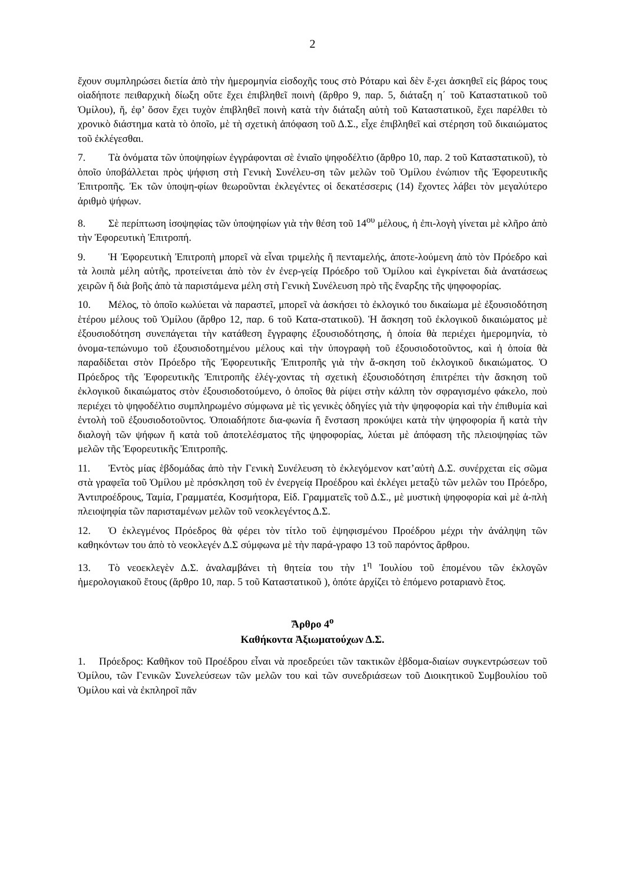2
ἔχουν συμπληρώσει διετία ἀπὸ τὴν ἡμερομηνία εἰσδοχῆς τους στὸ Ρόταρυ καὶ δὲν ἔ-χει ἀσκηθεῖ εἰς βάρος τους οἱαδήποτε πειθαρχικὴ δίωξη οὔτε ἔχει ἐπιβληθεῖ ποινὴ (ἄρθρο 9, παρ. 5, διάταξη η΄ τοῦ Καταστατικοῦ τοῦ Ὁμίλου), ἤ, ἐφ’ ὅσον ἔχει τυχὸν ἐπιβληθεῖ ποινὴ κατὰ τὴν διάταξη αὐτὴ τοῦ Καταστατικοῦ, ἔχει παρέλθει τὸ χρονικὸ διάστημα κατὰ τὸ ὁποῖο, μὲ τὴ σχετικὴ ἀπόφαση τοῦ Δ.Σ., εἶχε ἐπιβληθεῖ καὶ στέρηση τοῦ δικαιώματος τοῦ ἐκλέγεσθαι.
7. Τὰ ὀνόματα τῶν ὑποψηφίων ἐγγράφονται σὲ ἑνιαῖο ψηφοδέλτιο (ἄρθρο 10, παρ. 2 τοῦ Καταστατικοῦ), τὸ ὁποῖο ὑποβάλλεται πρὸς ψήφιση στὴ Γενικὴ Συνέλευ-ση τῶν μελῶν τοῦ Ὁμίλου ἐνώπιον τῆς Ἐφορευτικῆς Ἐπιτροπῆς. Ἐκ τῶν ὑποψη-φίων θεωροῦνται ἐκλεγέντες οἱ δεκατέσσερις (14) ἔχοντες λάβει τὸν μεγαλύτερο ἀριθμὸ ψήφων.
8. Σὲ περίπτωση ἰσοψηφίας τῶν ὑποψηφίων γιὰ τὴν θέση τοῦ 14<sup>ου</sup> μέλους, ἡ ἐπι-λογὴ γίνεται μὲ κλῆρο ἀπὸ τὴν Ἐφορευτικὴ Ἐπιτροπή.
9. Ἡ Ἐφορευτικὴ Ἐπιτροπὴ μπορεῖ νὰ εἶναι τριμελὴς ἤ πενταμελής, ἀποτε-λούμενη ἀπὸ τὸν Πρόεδρο καὶ τὰ λοιπὰ μέλη αὐτῆς, προτείνεται ἀπὸ τὸν ἐν ἐνερ-γείᾳ Πρόεδρο τοῦ Ὁμίλου καὶ ἐγκρίνεται διὰ ἀνατάσεως χειρῶν ἤ διὰ βοῆς ἀπὸ τὰ παριστάμενα μέλη στὴ Γενικὴ Συνέλευση πρὸ τῆς ἔναρξης τῆς ψηφοφορίας.
10. Μέλος, τὸ ὁποῖο κωλύεται νὰ παραστεῖ, μπορεῖ νὰ ἀσκήσει τὸ ἐκλογικό του δικαίωμα μὲ ἐξουσιοδότηση ἑτέρου μέλους τοῦ Ὁμίλου (ἄρθρο 12, παρ. 6 τοῦ Κατα-στατικοῦ). Ἡ ἄσκηση τοῦ ἐκλογικοῦ δικαιώματος μὲ ἐξουσιοδότηση συνεπάγεται τὴν κατάθεση ἔγγραφης ἐξουσιοδότησης, ἡ ὁποία θὰ περιέχει ἡμερομηνία, τὸ ὀνομα-τεπώνυμο τοῦ ἐξουσιοδοτημένου μέλους καὶ τὴν ὑπογραφὴ τοῦ ἐξουσιοδοτοῦντος, καὶ ἡ ὁποία θὰ παραδίδεται στὸν Πρόεδρο τῆς Ἐφορευτικῆς Ἐπιτροπῆς γιὰ τὴν ἄ-σκηση τοῦ ἐκλογικοῦ δικαιώματος. Ὁ Πρόεδρος τῆς Ἐφορευτικῆς Ἐπιτροπῆς ἐλέγ-χοντας τὴ σχετικὴ ἐξουσιοδότηση ἐπιτρέπει τὴν ἄσκηση τοῦ ἐκλογικοῦ δικαιώματος στὸν ἐξουσιοδοτούμενο, ὁ ὁποῖος θὰ ρίψει στὴν κάλπη τὸν σφραγισμένο φάκελο, ποὺ περιέχει τὸ ψηφοδέλτιο συμπληρωμένο σύμφωνα μὲ τὶς γενικὲς ὁδηγίες γιὰ τὴν ψηφοφορία καὶ τὴν ἐπιθυμία καὶ ἐντολὴ τοῦ ἐξουσιοδοτοῦντος. Ὁποιαδήποτε δια-φωνία ἤ ἔνσταση προκύψει κατὰ τὴν ψηφοφορία ἤ κατὰ τὴν διαλογὴ τῶν ψήφων ἤ κατὰ τοῦ ἀποτελέσματος τῆς ψηφοφορίας, λύεται μὲ ἀπόφαση τῆς πλειοψηφίας τῶν μελῶν τῆς Ἐφορευτικῆς Ἐπιτροπῆς.
11. Ἐντὸς μίας ἑβδομάδας ἀπὸ τὴν Γενικὴ Συνέλευση τὸ ἐκλεγόμενον κατ’αὐτὴ Δ.Σ. συνέρχεται εἰς σῶμα στὰ γραφεῖα τοῦ Ὁμίλου μὲ πρόσκληση τοῦ ἐν ἐνεργείᾳ Προέδρου καὶ ἐκλέγει μεταξὺ τῶν μελῶν του Πρόεδρο, Ἀντιπροέδρους, Ταμία, Γραμματέα, Κοσμήτορα, Εἰδ. Γραμματεῖς τοῦ Δ.Σ., μὲ μυστικὴ ψηφοφορία καὶ μὲ ἁ-πλὴ πλειοψηφία τῶν παρισταμένων μελῶν τοῦ νεοκλεγέντος Δ.Σ.
12. Ὁ ἐκλεγμένος Πρόεδρος θὰ φέρει τὸν τίτλο τοῦ ἐψηφισμένου Προέδρου μέχρι τὴν ἀνάληψη τῶν καθηκόντων του ἀπὸ τὸ νεοκλεγέν Δ.Σ σύμφωνα μὲ τὴν παρά-γραφο 13 τοῦ παρόντος ἄρθρου.
13. Τὸ νεοεκλεγὲν Δ.Σ. ἀναλαμβάνει τὴ θητεία του τὴν 1<sup>η</sup> Ἰουλίου τοῦ ἑπομένου τῶν ἐκλογῶν ἡμερολογιακοῦ ἔτους (ἄρθρο 10, παρ. 5 τοῦ Καταστατικοῦ ), ὁπότε ἀρχίζει τὸ ἑπόμενο ροταριανὸ ἔτος.
Ἄρθρο 4<sup>ο</sup>
Καθήκοντα Ἀξιωματούχων Δ.Σ.
1. Πρόεδρος: Καθῆκον τοῦ Προέδρου εἶναι νὰ προεδρεύει τῶν τακτικῶν ἑβδομα-διαίων συγκεντρώσεων τοῦ Ὁμίλου, τῶν Γενικῶν Συνελεύσεων τῶν μελῶν του καὶ τῶν συνεδριάσεων τοῦ Διοικητικοῦ Συμβουλίου τοῦ Ὁμίλου καὶ νὰ ἐκπληροῖ πᾶν